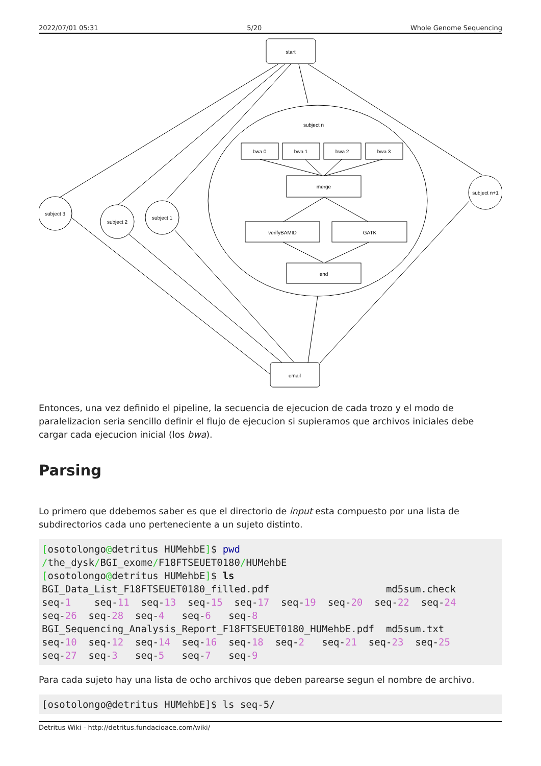2022/07/01 05:31 5/20 Whole Genome Sequencing
start
subject n
bwa 0
bwa 1
bwa 2
bwa 3
merge
verifyBAMID
GATK
end
email
subject 3
subject 2
subject 1
subject n+1
Entonces, una vez definido el pipeline, la secuencia de ejecucion de cada trozo y el modo de paralelizacion seria sencillo definir el flujo de ejecucion si supieramos que archivos iniciales debe cargar cada ejecucion inicial (los bwa).
Parsing
Lo primero que ddebemos saber es que el directorio de input esta compuesto por una lista de subdirectorios cada uno perteneciente a un sujeto distinto.
[osotolongo@detritus HUMehbE]$ pwd
/the_dysk/BGI_exome/F18FTSEUET0180/HUMehbE
[osotolongo@detritus HUMehbE]$ ls
BGI_Data_List_F18FTSEUET0180_filled.pdf                    md5sum.check
seq-1    seq-11  seq-13  seq-15  seq-17  seq-19  seq-20  seq-22  seq-24
seq-26  seq-28  seq-4   seq-6   seq-8
BGI_Sequencing_Analysis_Report_F18FTSEUET0180_HUMehbE.pdf  md5sum.txt
seq-10  seq-12  seq-14  seq-16  seq-18  seq-2   seq-21  seq-23  seq-25
seq-27  seq-3   seq-5   seq-7   seq-9
Para cada sujeto hay una lista de ocho archivos que deben parearse segun el nombre de archivo.
[osotolongo@detritus HUMehbE]$ ls seq-5/
Detritus Wiki - http://detritus.fundacioace.com/wiki/